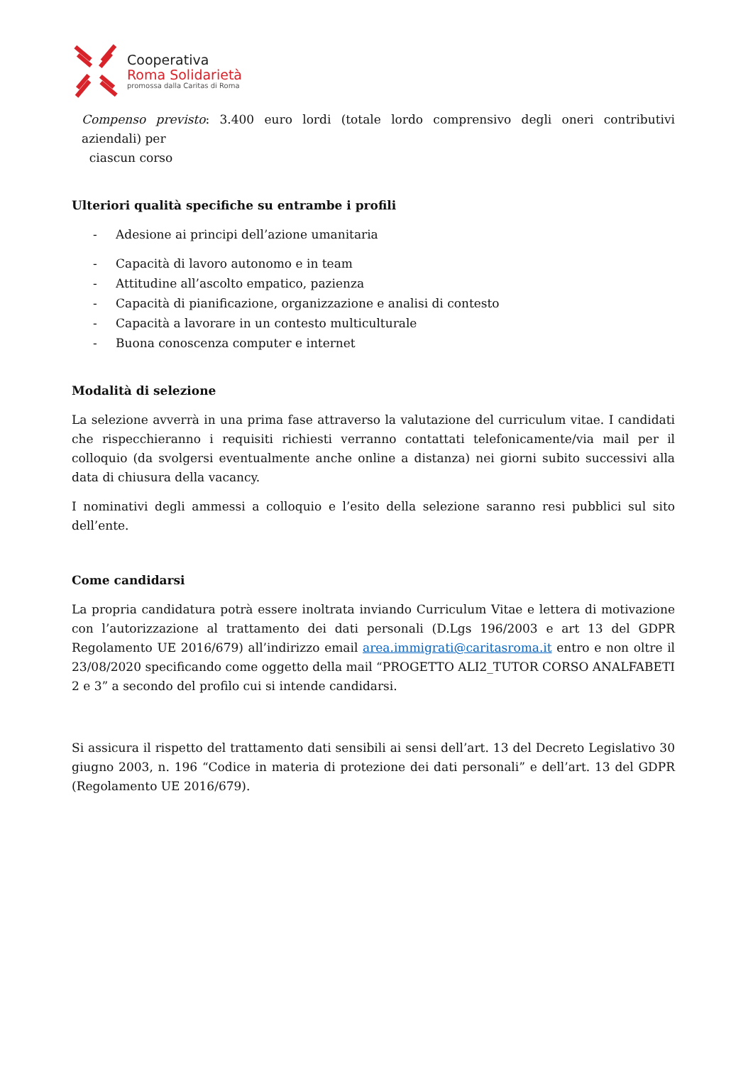Cooperativa
Roma Solidarietà
promossa dalla Caritas di Roma
Compenso previsto: 3.400 euro lordi (totale lordo comprensivo degli oneri contributivi aziendali) per
ciascun corso
Ulteriori qualità specifiche su entrambe i profili
- Adesione ai principi dell’azione umanitaria
- Capacità di lavoro autonomo e in team
- Attitudine all’ascolto empatico, pazienza
- Capacità di pianificazione, organizzazione e analisi di contesto
- Capacità a lavorare in un contesto multiculturale
- Buona conoscenza computer e internet
Modalità di selezione
La selezione avverrà in una prima fase attraverso la valutazione del curriculum vitae. I candidati che rispecchieranno i requisiti richiesti verranno contattati telefonicamente/via mail per il colloquio (da svolgersi eventualmente anche online a distanza) nei giorni subito successivi alla data di chiusura della vacancy.
I nominativi degli ammessi a colloquio e l’esito della selezione saranno resi pubblici sul sito dell’ente.
Come candidarsi
La propria candidatura potrà essere inoltrata inviando Curriculum Vitae e lettera di motivazione con l’autorizzazione al trattamento dei dati personali (D.Lgs 196/2003 e art 13 del GDPR Regolamento UE 2016/679) all’indirizzo email area.immigrati@caritasroma.it entro e non oltre il 23/08/2020 specificando come oggetto della mail “PROGETTO ALI2_TUTOR CORSO ANALFABETI 2 e 3” a secondo del profilo cui si intende candidarsi.
Si assicura il rispetto del trattamento dati sensibili ai sensi dell’art. 13 del Decreto Legislativo 30 giugno 2003, n. 196 “Codice in materia di protezione dei dati personali” e dell’art. 13 del GDPR (Regolamento UE 2016/679).